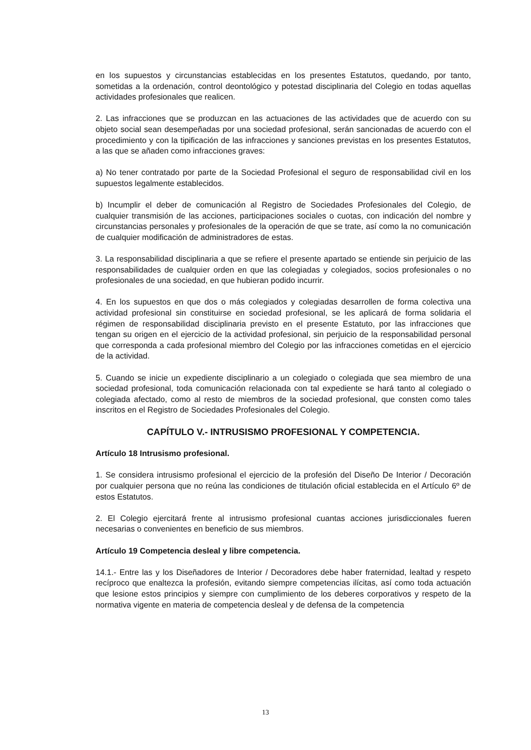en los supuestos y circunstancias establecidas en los presentes Estatutos, quedando, por tanto, sometidas a la ordenación, control deontológico y potestad disciplinaria del Colegio en todas aquellas actividades profesionales que realicen.
2. Las infracciones que se produzcan en las actuaciones de las actividades que de acuerdo con su objeto social sean desempeñadas por una sociedad profesional, serán sancionadas de acuerdo con el procedimiento y con la tipificación de las infracciones y sanciones previstas en los presentes Estatutos, a las que se añaden como infracciones graves:
a) No tener contratado por parte de la Sociedad Profesional el seguro de responsabilidad civil en los supuestos legalmente establecidos.
b) Incumplir el deber de comunicación al Registro de Sociedades Profesionales del Colegio, de cualquier transmisión de las acciones, participaciones sociales o cuotas, con indicación del nombre y circunstancias personales y profesionales de la operación de que se trate, así como la no comunicación de cualquier modificación de administradores de estas.
3. La responsabilidad disciplinaria a que se refiere el presente apartado se entiende sin perjuicio de las responsabilidades de cualquier orden en que las colegiadas y colegiados, socios profesionales o no profesionales de una sociedad, en que hubieran podido incurrir.
4. En los supuestos en que dos o más colegiados y colegiadas desarrollen de forma colectiva una actividad profesional sin constituirse en sociedad profesional, se les aplicará de forma solidaria el régimen de responsabilidad disciplinaria previsto en el presente Estatuto, por las infracciones que tengan su origen en el ejercicio de la actividad profesional, sin perjuicio de la responsabilidad personal que corresponda a cada profesional miembro del Colegio por las infracciones cometidas en el ejercicio de la actividad.
5. Cuando se inicie un expediente disciplinario a un colegiado o colegiada que sea miembro de una sociedad profesional, toda comunicación relacionada con tal expediente se hará tanto al colegiado o colegiada afectado, como al resto de miembros de la sociedad profesional, que consten como tales inscritos en el Registro de Sociedades Profesionales del Colegio.
CAPÍTULO V.- INTRUSISMO PROFESIONAL Y COMPETENCIA.
Artículo 18 Intrusismo profesional.
1. Se considera intrusismo profesional el ejercicio de la profesión del Diseño De Interior / Decoración por cualquier persona que no reúna las condiciones de titulación oficial establecida en el Artículo 6º de estos Estatutos.
2. El Colegio ejercitará frente al intrusismo profesional cuantas acciones jurisdiccionales fueren necesarias o convenientes en beneficio de sus miembros.
Artículo 19 Competencia desleal y libre competencia.
14.1.- Entre las y los Diseñadores de Interior / Decoradores debe haber fraternidad, lealtad y respeto recíproco que enaltezca la profesión, evitando siempre competencias ilícitas, así como toda actuación que lesione estos principios y siempre con cumplimiento de los deberes corporativos y respeto de la normativa vigente en materia de competencia desleal y de defensa de la competencia
13